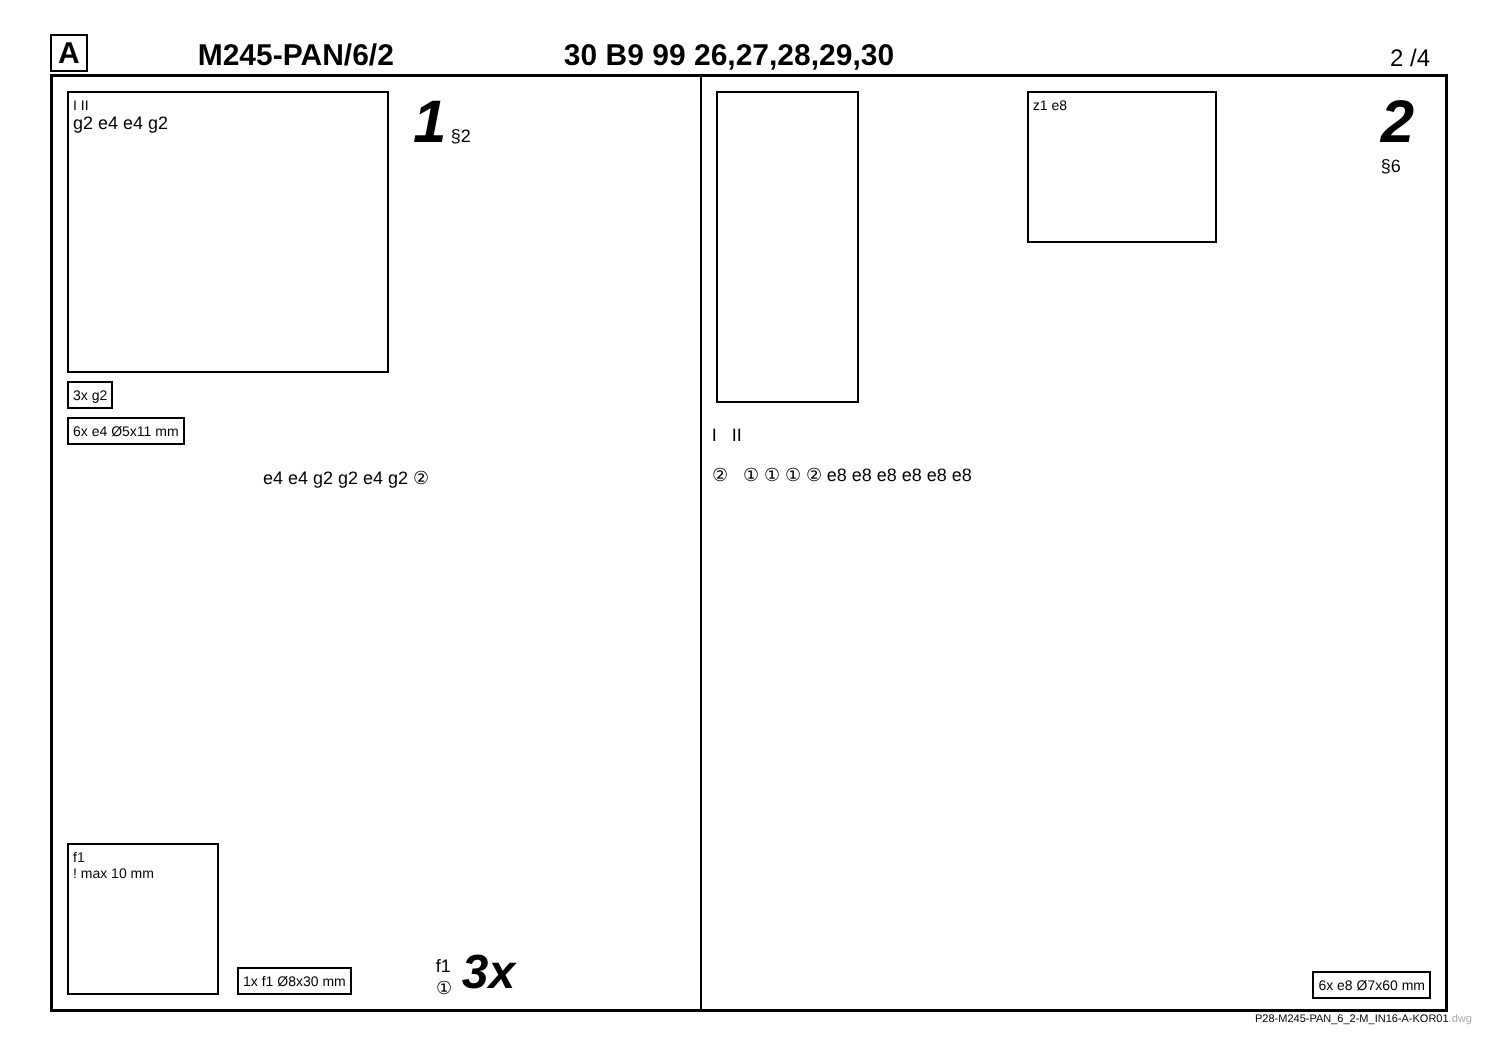A M245-PAN/6/2 30 B9 99 26,27,28,29,30 2 /4
I II
g2 e4 e4 g2
1 §2
3x g2
6x e4 Ø5x11 mm
e4 e4 g2 g2 e4 g2 ②
f1
! max 10 mm
1x f1 Ø8x30 mm
f1
①
3x
z1 e8
2 §6
I II
② ① ① ① ② e8 e8 e8 e8 e8 e8
6x e8 Ø7x60 mm
P28-M245-PAN_6_2-M_IN16-A-KOR01.dwg